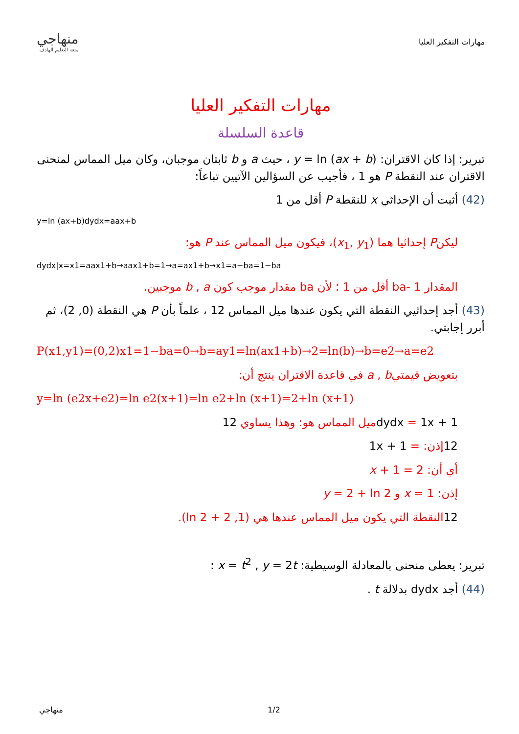مهارات التفكير العليا
منهاجي
متعة التعليم الهادف
مهارات التفكير العليا
قاعدة السلسلة
تبرير: إذا كان الاقتران: y = ln (ax + b) ، حيث a و b ثابتان موجبان، وكان ميل المماس لمنحنى الاقتران عند النقطة P هو 1 ، فأجيب عن السؤالين الآتيين تباعاً:
(42) أثبت أن الإحداثي x للنقطة P أقل من 1
y=ln (ax+b)dydx=aax+b
ليكنP إحداثيا هما (x<sub>1</sub>, y<sub>1</sub>)، فيكون ميل المماس عند P هو:
dydx|x=x1=aax1+b→aax1+b=1→a=ax1+b→x1=a−ba=1−ba
المقدار 1 -ba أقل من 1 ؛ لأن ba مقدار موجب كون b , a موجبين.
(43) أجد إحداثيي النقطة التي يكون عندها ميل المماس 12 ، علماً بأن P هي النقطة (0, 2)، ثم أبرر إجابتي.
P(x1,y1)=(0,2)x1=1−ba=0→b=ay1=ln(ax1+b)→2=ln(b)→b=e2→a=e2
بتعويض قيمتيa , b في قاعدة الاقتران ينتج أن:
y=ln (e2x+e2)=ln e2(x+1)=ln e2+ln (x+1)=2+ln (x+1)
dydx = 1x + 1ميل المماس هو: وهذا يساوي 12
12إذن: = 1x + 1
أي أن: 2 = 1 + x
إذن: x = 1 و y = 2 + ln 2
12النقطة التي يكون ميل المماس عندها هي (1, 2 + ln 2).
تبرير: يعطى منحنى بالمعادلة الوسيطية: x = t<sup>2</sup> , y = 2t :
(44) أجد dydx بدلالة t .
منهاجي 1/2